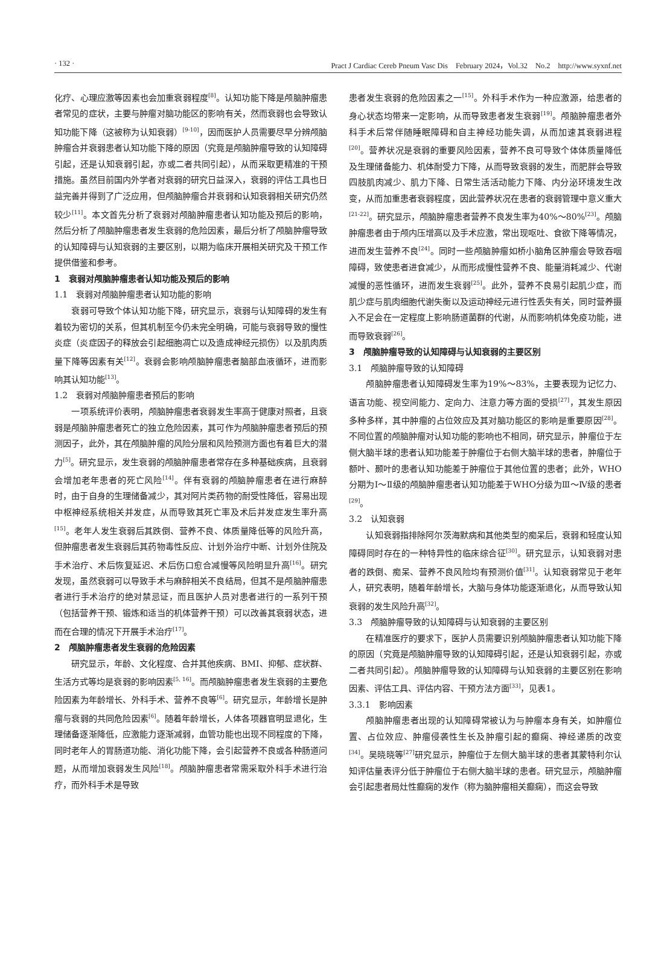· 132 · Pract J Cardiac Cereb Pneum Vasc Dis　February 2024，Vol.32　No.2　http://www.syxnf.net
化疗、心理应激等因素也会加重衰弱程度<sup>[8]</sup>。认知功能下降是颅脑肿瘤患者常见的症状，主要与肿瘤对脑功能区的影响有关，然而衰弱也会导致认知功能下降（这被称为认知衰弱）<sup>[9-10]</sup>，因而医护人员需要尽早分辨颅脑肿瘤合并衰弱患者认知功能下降的原因（究竟是颅脑肿瘤导致的认知障碍引起，还是认知衰弱引起，亦或二者共同引起），从而采取更精准的干预措施。虽然目前国内外学者对衰弱的研究日益深入，衰弱的评估工具也日益完善并得到了广泛应用，但颅脑肿瘤合并衰弱和认知衰弱相关研究仍然较少<sup>[11]</sup>。本文首先分析了衰弱对颅脑肿瘤患者认知功能及预后的影响，然后分析了颅脑肿瘤患者发生衰弱的危险因素，最后分析了颅脑肿瘤导致的认知障碍与认知衰弱的主要区别，以期为临床开展相关研究及干预工作提供借鉴和参考。
1　衰弱对颅脑肿瘤患者认知功能及预后的影响
1.1　衰弱对颅脑肿瘤患者认知功能的影响
衰弱可导致个体认知功能下降，研究显示，衰弱与认知障碍的发生有着较为密切的关系，但其机制至今仍未完全明确，可能与衰弱导致的慢性炎症（炎症因子的释放会引起细胞凋亡以及造成神经元损伤）以及肌肉质量下降等因素有关<sup>[12]</sup>。衰弱会影响颅脑肿瘤患者脑部血液循环，进而影响其认知功能<sup>[13]</sup>。
1.2　衰弱对颅脑肿瘤患者预后的影响
一项系统评价表明，颅脑肿瘤患者衰弱发生率高于健康对照者，且衰弱是颅脑肿瘤患者死亡的独立危险因素，其可作为颅脑肿瘤患者预后的预测因子，此外，其在颅脑肿瘤的风险分层和风险预测方面也有着巨大的潜力<sup>[5]</sup>。研究显示，发生衰弱的颅脑肿瘤患者常存在多种基础疾病，且衰弱会增加老年患者的死亡风险<sup>[14]</sup>。伴有衰弱的颅脑肿瘤患者在进行麻醉时，由于自身的生理储备减少，其对阿片类药物的耐受性降低，容易出现中枢神经系统相关并发症，从而导致其死亡率及术后并发症发生率升高<sup>[15]</sup>。老年人发生衰弱后其跌倒、营养不良、体质量降低等的风险升高，但肿瘤患者发生衰弱后其药物毒性反应、计划外治疗中断、计划外住院及手术治疗、术后恢复延迟、术后伤口愈合减慢等风险明显升高<sup>[16]</sup>。研究发现，虽然衰弱可以导致手术与麻醉相关不良结局，但其不是颅脑肿瘤患者进行手术治疗的绝对禁忌证，而且医护人员对患者进行的一系列干预（包括营养干预、锻炼和适当的机体营养干预）可以改善其衰弱状态，进而在合理的情况下开展手术治疗<sup>[17]</sup>。
2　颅脑肿瘤患者发生衰弱的危险因素
研究显示，年龄、文化程度、合并其他疾病、BMI、抑郁、症状群、生活方式等均是衰弱的影响因素<sup>[5, 16]</sup>。而颅脑肿瘤患者发生衰弱的主要危险因素为年龄增长、外科手术、营养不良等<sup>[6]</sup>。研究显示，年龄增长是肿瘤与衰弱的共同危险因素<sup>[6]</sup>。随着年龄增长，人体各项器官明显退化，生理储备逐渐降低，应激能力逐渐减弱，血管功能也出现不同程度的下降，同时老年人的胃肠道功能、消化功能下降，会引起营养不良或各种肠道问题，从而增加衰弱发生风险<sup>[18]</sup>。颅脑肿瘤患者常需采取外科手术进行治疗，而外科手术是导致
患者发生衰弱的危险因素之一<sup>[15]</sup>。外科手术作为一种应激源，给患者的身心状态均带来一定影响，从而导致患者发生衰弱<sup>[19]</sup>。颅脑肿瘤患者外科手术后常伴随睡眠障碍和自主神经功能失调，从而加速其衰弱进程<sup>[20]</sup>。营养状况是衰弱的重要风险因素，营养不良可导致个体体质量降低及生理储备能力、机体耐受力下降，从而导致衰弱的发生，而肥胖会导致四肢肌肉减少、肌力下降、日常生活活动能力下降、内分泌环境发生改变，从而加重患者衰弱程度，因此营养状况在患者的衰弱管理中意义重大<sup>[21-22]</sup>。研究显示，颅脑肿瘤患者营养不良发生率为40%～80%<sup>[23]</sup>。颅脑肿瘤患者由于颅内压增高以及手术应激，常出现呕吐、食欲下降等情况，进而发生营养不良<sup>[24]</sup>。同时一些颅脑肿瘤如桥小脑角区肿瘤会导致吞咽障碍，致使患者进食减少，从而形成慢性营养不良、能量消耗减少、代谢减慢的恶性循环，进而发生衰弱<sup>[25]</sup>。此外，营养不良易引起肌少症，而肌少症与肌肉细胞代谢失衡以及运动神经元进行性丢失有关，同时营养摄入不足会在一定程度上影响肠道菌群的代谢，从而影响机体免疫功能，进而导致衰弱<sup>[26]</sup>。
3　颅脑肿瘤导致的认知障碍与认知衰弱的主要区别
3.1　颅脑肿瘤导致的认知障碍
颅脑肿瘤患者认知障碍发生率为19%～83%，主要表现为记忆力、语言功能、视空间能力、定向力、注意力等方面的受损<sup>[27]</sup>，其发生原因多种多样，其中肿瘤的占位效应及其对脑功能区的影响是重要原因<sup>[28]</sup>。不同位置的颅脑肿瘤对认知功能的影响也不相同，研究显示，肿瘤位于左侧大脑半球的患者认知功能差于肿瘤位于右侧大脑半球的患者，肿瘤位于额叶、颞叶的患者认知功能差于肿瘤位于其他位置的患者；此外，WHO分期为Ⅰ～Ⅱ级的颅脑肿瘤患者认知功能差于WHO分级为Ⅲ～Ⅳ级的患者<sup>[29]</sup>。
3.2　认知衰弱
认知衰弱指排除阿尔茨海默病和其他类型的痴呆后，衰弱和轻度认知障碍同时存在的一种特异性的临床综合征<sup>[30]</sup>。研究显示，认知衰弱对患者的跌倒、痴呆、营养不良风险均有预测价值<sup>[31]</sup>。认知衰弱常见于老年人，研究表明，随着年龄增长，大脑与身体功能逐渐退化，从而导致认知衰弱的发生风险升高<sup>[32]</sup>。
3.3　颅脑肿瘤导致的认知障碍与认知衰弱的主要区别
在精准医疗的要求下，医护人员需要识别颅脑肿瘤患者认知功能下降的原因（究竟是颅脑肿瘤导致的认知障碍引起，还是认知衰弱引起，亦或二者共同引起）。颅脑肿瘤导致的认知障碍与认知衰弱的主要区别在影响因素、评估工具、评估内容、干预方法方面<sup>[33]</sup>，见表1。
3.3.1　影响因素
颅脑肿瘤患者出现的认知障碍常被认为与肿瘤本身有关，如肿瘤位置、占位效应、肿瘤侵袭性生长及肿瘤引起的癫痫、神经递质的改变<sup>[34]</sup>。吴晓晓等<sup>[27]</sup>研究显示，肿瘤位于左侧大脑半球的患者其蒙特利尔认知评估量表评分低于肿瘤位于右侧大脑半球的患者。研究显示，颅脑肿瘤会引起患者局灶性癫痫的发作（称为脑肿瘤相关癫痫），而这会导致